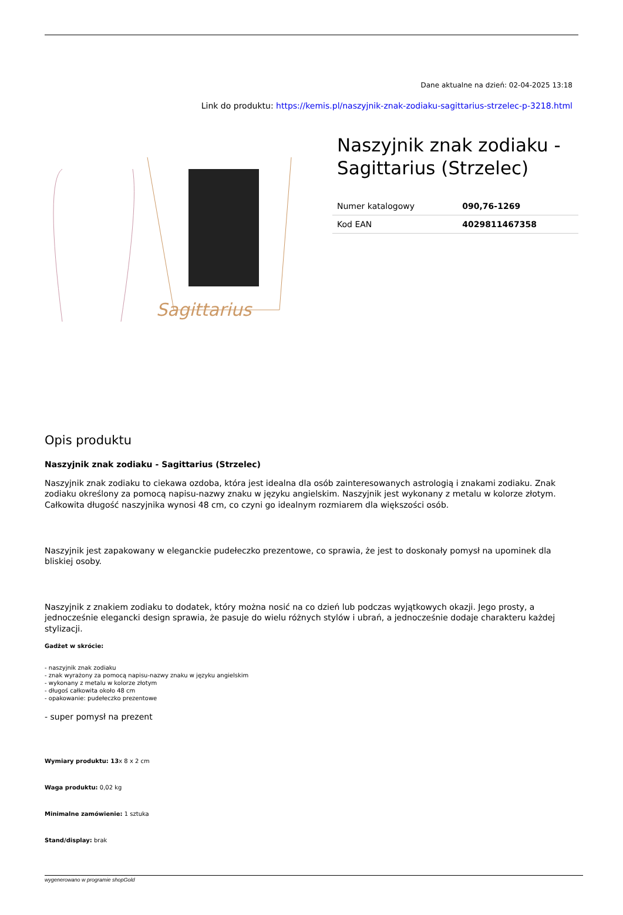Dane aktualne na dzień: 02-04-2025 13:18
Link do produktu: https://kemis.pl/naszyjnik-znak-zodiaku-sagittarius-strzelec-p-3218.html
Sagittarius
Naszyjnik znak zodiaku - Sagittarius (Strzelec)
| Numer katalogowy | 090,76-1269 |
| Kod EAN | 4029811467358 |
Opis produktu
Naszyjnik znak zodiaku - Sagittarius (Strzelec)
Naszyjnik znak zodiaku to ciekawa ozdoba, która jest idealna dla osób zainteresowanych astrologią i znakami zodiaku. Znak zodiaku określony za pomocą napisu-nazwy znaku w języku angielskim. Naszyjnik jest wykonany z metalu w kolorze złotym. Całkowita długość naszyjnika wynosi 48 cm, co czyni go idealnym rozmiarem dla większości osób.
Naszyjnik jest zapakowany w eleganckie pudełeczko prezentowe, co sprawia, że jest to doskonały pomysł na upominek dla bliskiej osoby.
Naszyjnik z znakiem zodiaku to dodatek, który można nosić na co dzień lub podczas wyjątkowych okazji. Jego prosty, a jednocześnie elegancki design sprawia, że pasuje do wielu różnych stylów i ubrań, a jednocześnie dodaje charakteru każdej stylizacji.
Gadżet w skrócie:
- naszyjnik znak zodiaku
- znak wyrażony za pomocą napisu-nazwy znaku w języku angielskim
- wykonany z metalu w kolorze złotym
- długoś całkowita około 48 cm
- opakowanie: pudełeczko prezentowe
- super pomysł na prezent
Wymiary produktu: 13x 8 x 2 cm
Waga produktu: 0,02 kg
Minimalne zamówienie: 1 sztuka
Stand/display: brak
wygenerowano w programie shopGold